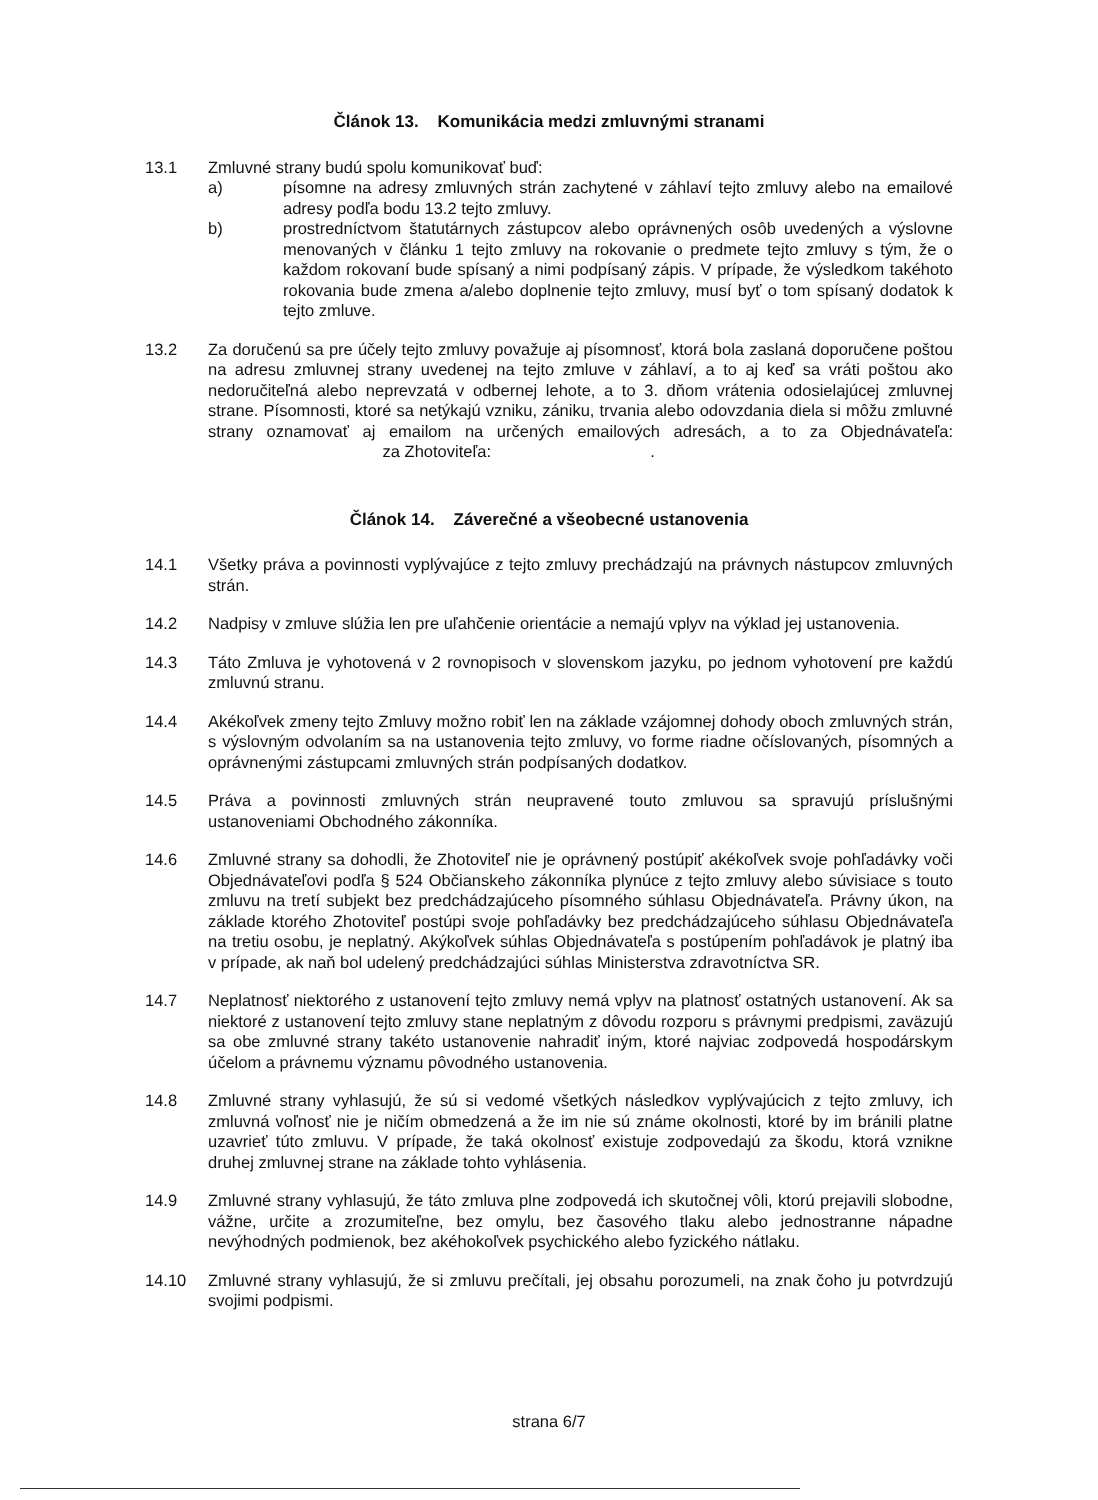Článok 13. Komunikácia medzi zmluvnými stranami
13.1 Zmluvné strany budú spolu komunikovať buď:
a) písomne na adresy zmluvných strán zachytené v záhlaví tejto zmluvy alebo na emailové adresy podľa bodu 13.2 tejto zmluvy.
b) prostredníctvom štatutárnych zástupcov alebo oprávnených osôb uvedených a výslovne menovaných v článku 1 tejto zmluvy na rokovanie o predmete tejto zmluvy s tým, že o každom rokovaní bude spísaný a nimi podpísaný zápis. V prípade, že výsledkom takéhoto rokovania bude zmena a/alebo doplnenie tejto zmluvy, musí byť o tom spísaný dodatok k tejto zmluve.
13.2 Za doručenú sa pre účely tejto zmluvy považuje aj písomnosť, ktorá bola zaslaná doporučene poštou na adresu zmluvnej strany uvedenej na tejto zmluve v záhlaví, a to aj keď sa vráti poštou ako nedoručiteľná alebo neprevzatá v odbernej lehote, a to 3. dňom vrátenia odosielajúcej zmluvnej strane. Písomnosti, ktoré sa netýkajú vzniku, zániku, trvania alebo odovzdania diela si môžu zmluvné strany oznamovať aj emailom na určených emailových adresách, a to za Objednávateľa: za Zhotoviteľa: .
Článok 14. Záverečné a všeobecné ustanovenia
14.1 Všetky práva a povinnosti vyplývajúce z tejto zmluvy prechádzajú na právnych nástupcov zmluvných strán.
14.2 Nadpisy v zmluve slúžia len pre uľahčenie orientácie a nemajú vplyv na výklad jej ustanovenia.
14.3 Táto Zmluva je vyhotovená v 2 rovnopisoch v slovenskom jazyku, po jednom vyhotovení pre každú zmluvnú stranu.
14.4 Akékoľvek zmeny tejto Zmluvy možno robiť len na základe vzájomnej dohody oboch zmluvných strán, s výslovným odvolaním sa na ustanovenia tejto zmluvy, vo forme riadne očíslovaných, písomných a oprávnenými zástupcami zmluvných strán podpísaných dodatkov.
14.5 Práva a povinnosti zmluvných strán neupravené touto zmluvou sa spravujú príslušnými ustanoveniami Obchodného zákonníka.
14.6 Zmluvné strany sa dohodli, že Zhotoviteľ nie je oprávnený postúpiť akékoľvek svoje pohľadávky voči Objednávateľovi podľa § 524 Občianskeho zákonníka plynúce z tejto zmluvy alebo súvisiace s touto zmluvu na tretí subjekt bez predchádzajúceho písomného súhlasu Objednávateľa. Právny úkon, na základe ktorého Zhotoviteľ postúpi svoje pohľadávky bez predchádzajúceho súhlasu Objednávateľa na tretiu osobu, je neplatný. Akýkoľvek súhlas Objednávateľa s postúpením pohľadávok je platný iba v prípade, ak naň bol udelený predchádzajúci súhlas Ministerstva zdravotníctva SR.
14.7 Neplatnosť niektorého z ustanovení tejto zmluvy nemá vplyv na platnosť ostatných ustanovení. Ak sa niektoré z ustanovení tejto zmluvy stane neplatným z dôvodu rozporu s právnymi predpismi, zaväzujú sa obe zmluvné strany takéto ustanovenie nahradiť iným, ktoré najviac zodpovedá hospodárskym účelom a právnemu významu pôvodného ustanovenia.
14.8 Zmluvné strany vyhlasujú, že sú si vedomé všetkých následkov vyplývajúcich z tejto zmluvy, ich zmluvná voľnosť nie je ničím obmedzená a že im nie sú známe okolnosti, ktoré by im bránili platne uzavrieť túto zmluvu. V prípade, že taká okolnosť existuje zodpovedajú za škodu, ktorá vznikne druhej zmluvnej strane na základe tohto vyhlásenia.
14.9 Zmluvné strany vyhlasujú, že táto zmluva plne zodpovedá ich skutočnej vôli, ktorú prejavili slobodne, vážne, určite a zrozumiteľne, bez omylu, bez časového tlaku alebo jednostranne nápadne nevýhodných podmienok, bez akéhokoľvek psychického alebo fyzického nátlaku.
14.10 Zmluvné strany vyhlasujú, že si zmluvu prečítali, jej obsahu porozumeli, na znak čoho ju potvrdzujú svojimi podpismi.
strana 6/7